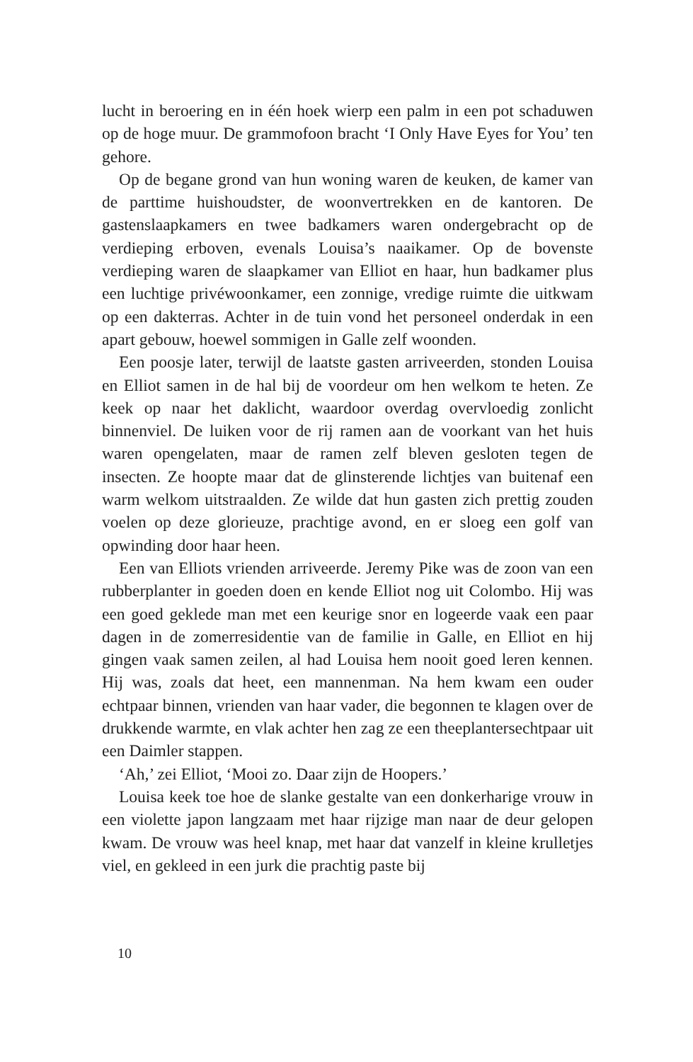lucht in beroering en in één hoek wierp een palm in een pot schaduwen op de hoge muur. De grammofoon bracht ‘I Only Have Eyes for You’ ten gehore.
Op de begane grond van hun woning waren de keuken, de kamer van de parttime huishoudster, de woonvertrekken en de kantoren. De gastenslaapkamers en twee badkamers waren ondergebracht op de verdieping erboven, evenals Louisa’s naaikamer. Op de bovenste verdieping waren de slaapkamer van Elliot en haar, hun badkamer plus een luchtige privéwoonkamer, een zonnige, vredige ruimte die uitkwam op een dakterras. Achter in de tuin vond het personeel onderdak in een apart gebouw, hoewel sommigen in Galle zelf woonden.
Een poosje later, terwijl de laatste gasten arriveerden, stonden Louisa en Elliot samen in de hal bij de voordeur om hen welkom te heten. Ze keek op naar het daklicht, waardoor overdag overvloedig zonlicht binnenviel. De luiken voor de rij ramen aan de voorkant van het huis waren opengelaten, maar de ramen zelf bleven gesloten tegen de insecten. Ze hoopte maar dat de glinsterende lichtjes van buitenaf een warm welkom uitstraalden. Ze wilde dat hun gasten zich prettig zouden voelen op deze glorieuze, prachtige avond, en er sloeg een golf van opwinding door haar heen.
Een van Elliots vrienden arriveerde. Jeremy Pike was de zoon van een rubberplanter in goeden doen en kende Elliot nog uit Colombo. Hij was een goed geklede man met een keurige snor en logeerde vaak een paar dagen in de zomerresidentie van de familie in Galle, en Elliot en hij gingen vaak samen zeilen, al had Louisa hem nooit goed leren kennen. Hij was, zoals dat heet, een mannenman. Na hem kwam een ouder echtpaar binnen, vrienden van haar vader, die begonnen te klagen over de drukkende warmte, en vlak achter hen zag ze een theeplantersechtpaar uit een Daimler stappen.
‘Ah,’ zei Elliot, ‘Mooi zo. Daar zijn de Hoopers.’
Louisa keek toe hoe de slanke gestalte van een donkerharige vrouw in een violette japon langzaam met haar rijzige man naar de deur gelopen kwam. De vrouw was heel knap, met haar dat vanzelf in kleine krulletjes viel, en gekleed in een jurk die prachtig paste bij
10